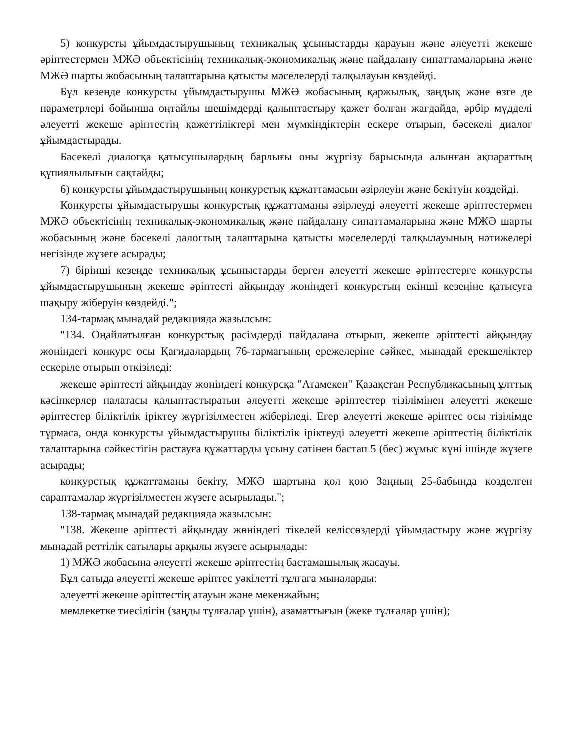5) конкурсты ұйымдастырушының техникалық ұсыныстарды қарауын және әлеуетті жекеше әріптестермен МЖӘ объектісінің техникалық-экономикалық және пайдалану сипаттамаларына және МЖӘ шарты жобасының талаптарына қатысты мәселелерді талқылауын көздейді.
Бұл кезеңде конкурсты ұйымдастырушы МЖӘ жобасының қаржылық, заңдық және өзге де параметрлері бойынша оңтайлы шешімдерді қалыптастыру қажет болған жағдайда, әрбір мүдделі әлеуетті жекеше әріптестің қажеттіліктері мен мүмкіндіктерін ескере отырып, бәсекелі диалог ұйымдастырады.
Бәсекелі диалогқа қатысушылардың барлығы оны жүргізу барысында алынған ақпараттың құпиялылығын сақтайды;
6) конкурсты ұйымдастырушының конкурстық құжаттамасын әзірлеуін және бекітуін көздейді.
Конкурсты ұйымдастырушы конкурстық құжаттаманы әзірлеуді әлеуетті жекеше әріптестермен МЖӘ объектісінің техникалық-экономикалық және пайдалану сипаттамаларына және МЖӘ шарты жобасының және бәсекелі далогтың талаптарына қатысты мәселелерді талқылауының нәтижелері негізінде жүзеге асырады;
7) бірінші кезеңде техникалық ұсыныстарды берген әлеуетті жекеше әріптестерге конкурсты ұйымдастырушының жекеше әріптесті айқындау жөніндегі конкурстың екінші кезеңіне қатысуға шақыру жіберуін көздейді.";
134-тармақ мынадай редакцияда жазылсын:
"134. Оңайлатылған конкурстық рәсімдерді пайдалана отырып, жекеше әріптесті айқындау жөніндегі конкурс осы Қағидалардың 76-тармағының ережелеріне сәйкес, мынадай ерекшеліктер ескеріле отырып өткізіледі:
жекеше әріптесті айқындау жөніндегі конкурсқа "Атамекен" Қазақстан Республикасының ұлттық кәсіпкерлер палатасы қалыптастыратын әлеуетті жекеше әріптестер тізілімінен әлеуетті жекеше әріптестер біліктілік іріктеу жүргізілместен жіберіледі. Егер әлеуетті жекеше әріптес осы тізілімде тұрмаса, онда конкурсты ұйымдастырушы біліктілік іріктеуді әлеуетті жекеше әріптестің біліктілік талаптарына сәйкестігін растауға құжаттарды ұсыну сәтінен бастап 5 (бес) жұмыс күні ішінде жүзеге асырады;
конкурстық құжаттаманы бекіту, МЖӘ шартына қол қою Заңның 25-бабында көзделген сараптамалар жүргізілместен жүзеге асырылады.";
138-тармақ мынадай редакцияда жазылсын:
"138. Жекеше әріптесті айқындау жөніндегі тікелей келіссөздерді ұйымдастыру және жүргізу мынадай реттілік сатылары арқылы жүзеге асырылады:
1) МЖӘ жобасына әлеуетті жекеше әріптестің бастамашылық жасауы.
Бұл сатыда әлеуетті жекеше әріптес уәкілетті тұлғаға мыналарды:
әлеуетті жекеше әріптестің атауын және мекенжайын;
мемлекетке тиесілігін (заңды тұлғалар үшін), азаматтығын (жеке тұлғалар үшін);